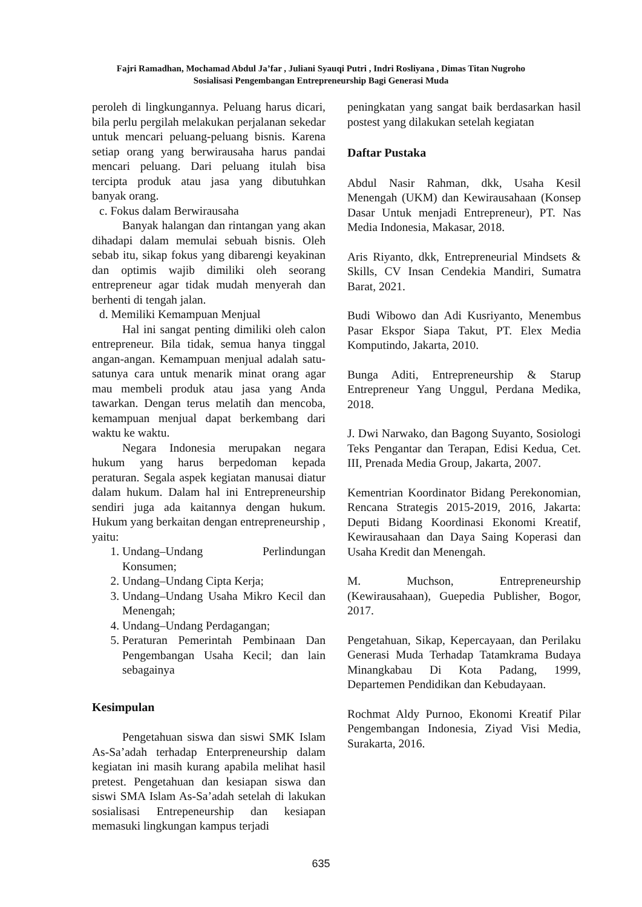Fajri Ramadhan, Mochamad Abdul Ja’far , Juliani Syauqi Putri , Indri Rosliyana , Dimas Titan Nugroho
Sosialisasi Pengembangan Entrepreneurship Bagi Generasi Muda
peroleh di lingkungannya. Peluang harus dicari, bila perlu pergilah melakukan perjalanan sekedar untuk mencari peluang-peluang bisnis. Karena setiap orang yang berwirausaha harus pandai mencari peluang. Dari peluang itulah bisa tercipta produk atau jasa yang dibutuhkan banyak orang.
c. Fokus dalam Berwirausaha
Banyak halangan dan rintangan yang akan dihadapi dalam memulai sebuah bisnis. Oleh sebab itu, sikap fokus yang dibarengi keyakinan dan optimis wajib dimiliki oleh seorang entrepreneur agar tidak mudah menyerah dan berhenti di tengah jalan.
d. Memiliki Kemampuan Menjual
Hal ini sangat penting dimiliki oleh calon entrepreneur. Bila tidak, semua hanya tinggal angan-angan. Kemampuan menjual adalah satu-satunya cara untuk menarik minat orang agar mau membeli produk atau jasa yang Anda tawarkan. Dengan terus melatih dan mencoba, kemampuan menjual dapat berkembang dari waktu ke waktu.
Negara Indonesia merupakan negara hukum yang harus berpedoman kepada peraturan. Segala aspek kegiatan manusai diatur dalam hukum. Dalam hal ini Entrepreneurship sendiri juga ada kaitannya dengan hukum. Hukum yang berkaitan dengan entrepreneurship , yaitu:
1. Undang–Undang Perlindungan Konsumen;
2. Undang–Undang Cipta Kerja;
3. Undang–Undang Usaha Mikro Kecil dan Menengah;
4. Undang–Undang Perdagangan;
5. Peraturan Pemerintah Pembinaan Dan Pengembangan Usaha Kecil; dan lain sebagainya
Kesimpulan
Pengetahuan siswa dan siswi SMK Islam As-Sa’adah terhadap Enterpreneurship dalam kegiatan ini masih kurang apabila melihat hasil pretest. Pengetahuan dan kesiapan siswa dan siswi SMA Islam As-Sa’adah setelah di lakukan sosialisasi Entrepeneurship dan kesiapan memasuki lingkungan kampus terjadi
peningkatan yang sangat baik berdasarkan hasil postest yang dilakukan setelah kegiatan
Daftar Pustaka
Abdul Nasir Rahman, dkk, Usaha Kesil Menengah (UKM) dan Kewirausahaan (Konsep Dasar Untuk menjadi Entrepreneur), PT. Nas Media Indonesia, Makasar, 2018.
Aris Riyanto, dkk, Entrepreneurial Mindsets & Skills, CV Insan Cendekia Mandiri, Sumatra Barat, 2021.
Budi Wibowo dan Adi Kusriyanto, Menembus Pasar Ekspor Siapa Takut, PT. Elex Media Komputindo, Jakarta, 2010.
Bunga Aditi, Entrepreneurship & Starup Entrepreneur Yang Unggul, Perdana Medika, 2018.
J. Dwi Narwako, dan Bagong Suyanto, Sosiologi Teks Pengantar dan Terapan, Edisi Kedua, Cet. III, Prenada Media Group, Jakarta, 2007.
Kementrian Koordinator Bidang Perekonomian, Rencana Strategis 2015-2019, 2016, Jakarta: Deputi Bidang Koordinasi Ekonomi Kreatif, Kewirausahaan dan Daya Saing Koperasi dan Usaha Kredit dan Menengah.
M. Muchson, Entrepreneurship (Kewirausahaan), Guepedia Publisher, Bogor, 2017.
Pengetahuan, Sikap, Kepercayaan, dan Perilaku Generasi Muda Terhadap Tatamkrama Budaya Minangkabau Di Kota Padang, 1999, Departemen Pendidikan dan Kebudayaan.
Rochmat Aldy Purnoo, Ekonomi Kreatif Pilar Pengembangan Indonesia, Ziyad Visi Media, Surakarta, 2016.
635